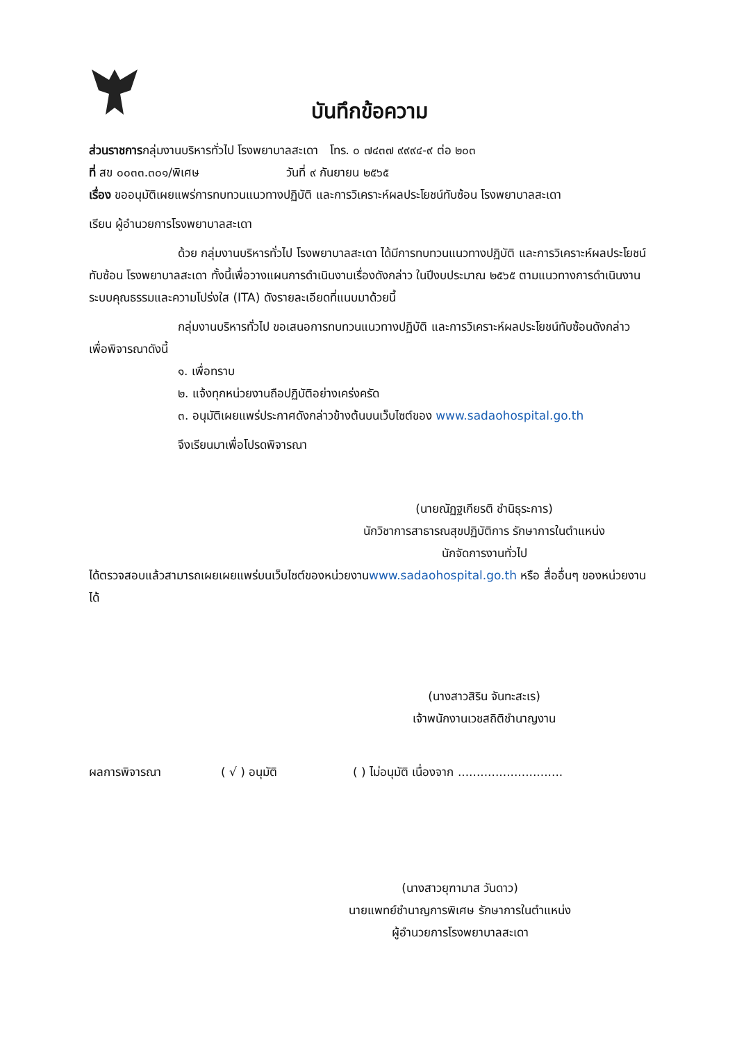บันทึกข้อความ
ส่วนราชการกลุ่มงานบริหารทั่วไป โรงพยาบาลสะเดา โทร. ๐ ๗๔๓๗ ๙๙๙๔-๙ ต่อ ๒๐๓
ที่ สข ๐๐๓๓.๓๐๑/พิเศษ วันที่ ๙ กันยายน ๒๕๖๕
เรื่อง ขออนุมัติเผยแพร่การทบทวนแนวทางปฏิบัติ และการวิเคราะห์ผลประโยชน์ทับซ้อน โรงพยาบาลสะเดา
เรียน ผู้อำนวยการโรงพยาบาลสะเดา
ด้วย กลุ่มงานบริหารทั่วไป โรงพยาบาลสะเดา ได้มีการทบทวนแนวทางปฏิบัติ และการวิเคราะห์ผลประโยชน์ทับซ้อน โรงพยาบาลสะเดา ทั้งนี้เพื่อวางแผนการดำเนินงานเรื่องดังกล่าว ในปีงบประมาณ ๒๕๖๕ ตามแนวทางการดำเนินงาน ระบบคุณธรรมและความโปร่งใส (ITA) ดังรายละเอียดที่แนบมาด้วยนี้
กลุ่มงานบริหารทั่วไป ขอเสนอการทบทวนแนวทางปฏิบัติ และการวิเคราะห์ผลประโยชน์ทับซ้อนดังกล่าว เพื่อพิจารณาดังนี้
๑. เพื่อทราบ
๒. แจ้งทุกหน่วยงานถือปฏิบัติอย่างเคร่งครัด
๓. อนุมัติเผยแพร่ประกาศดังกล่าวข้างต้นบนเว็บไซต์ของ www.sadaohospital.go.th
จึงเรียนมาเพื่อโปรดพิจารณา
(นายณัฏฐเกียรติ ชำนิธุระการ)
นักวิชาการสาธารณสุขปฏิบัติการ รักษาการในตำแหน่ง
นักจัดการงานทั่วไป
ได้ตรวจสอบแล้วสามารถเผยเผยแพร่บนเว็บไซต์ของหน่วยงานwww.sadaohospital.go.th หรือ สื่ออื่นๆ ของหน่วยงานได้
(นางสาวสิริน จันทะสะเร)
เจ้าพนักงานเวชสถิติชำนาญงาน
ผลการพิจารณา ( √ ) อนุมัติ ( ) ไม่อนุมัติ เนื่องจาก ............................
(นางสาวยุฑามาส วันดาว)
นายแพทย์ชำนาญการพิเศษ รักษาการในตำแหน่ง
ผู้อำนวยการโรงพยาบาลสะเดา